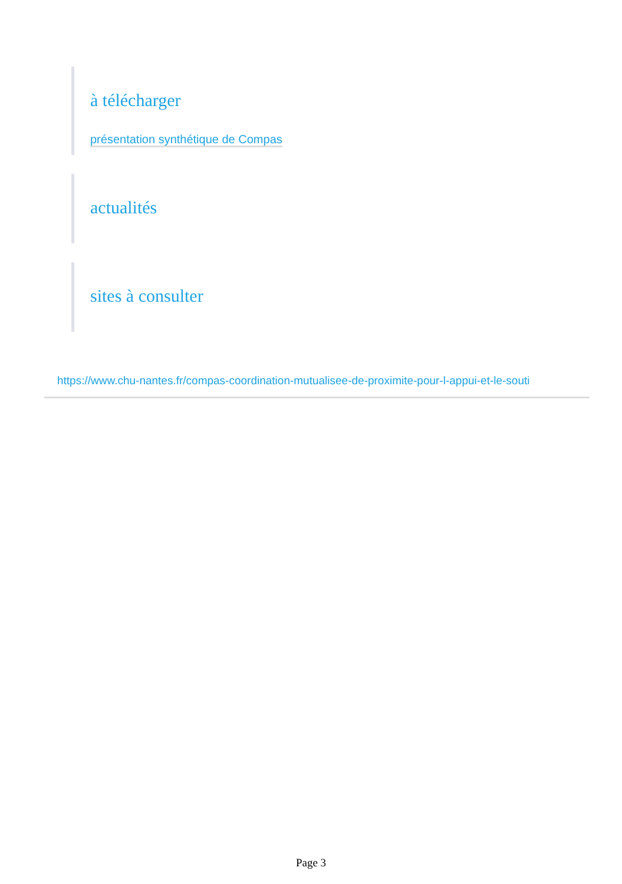à télécharger
présentation synthétique de Compas
actualités
sites à consulter
https://www.chu-nantes.fr/compas-coordination-mutualisee-de-proximite-pour-l-appui-et-le-souti
Page 3